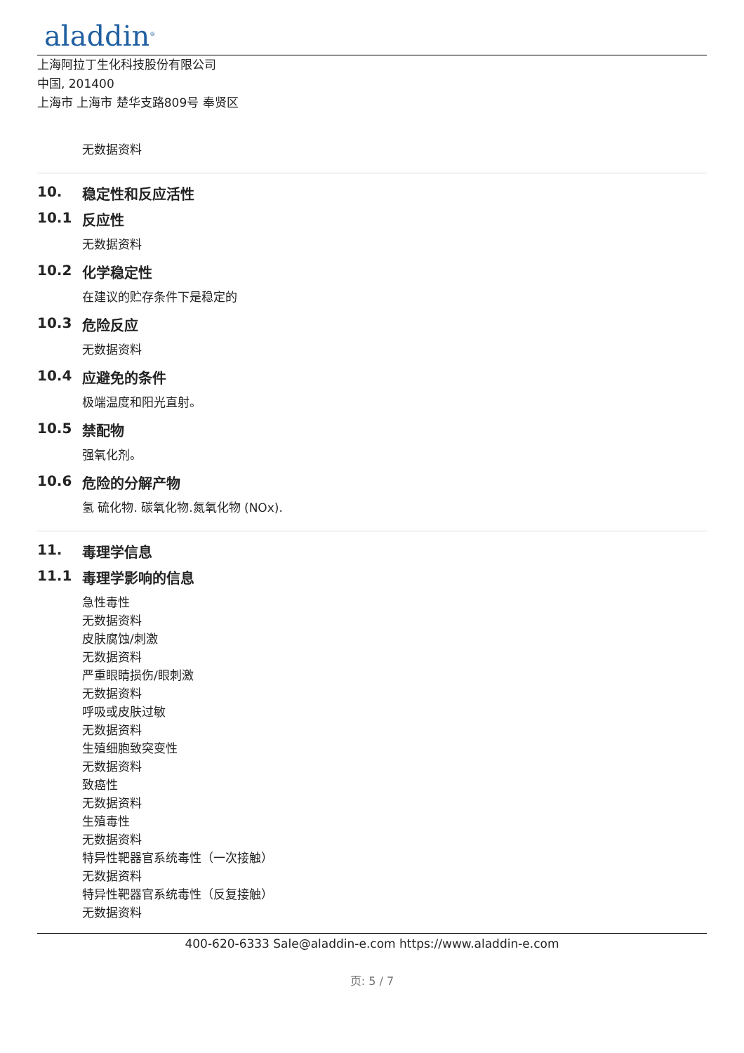aladdin<sup>®</sup>
上海阿拉丁生化科技股份有限公司
中国, 201400
上海市 上海市 楚华支路809号 奉贤区
无数据资料
10. 稳定性和反应活性
10.1 反应性
无数据资料
10.2 化学稳定性
在建议的贮存条件下是稳定的
10.3 危险反应
无数据资料
10.4 应避免的条件
极端温度和阳光直射。
10.5 禁配物
强氧化剂。
10.6 危险的分解产物
氢 硫化物. 碳氧化物.氮氧化物 (NOx).
11. 毒理学信息
11.1 毒理学影响的信息
急性毒性
无数据资料
皮肤腐蚀/刺激
无数据资料
严重眼睛损伤/眼刺激
无数据资料
呼吸或皮肤过敏
无数据资料
生殖细胞致突变性
无数据资料
致癌性
无数据资料
生殖毒性
无数据资料
特异性靶器官系统毒性（一次接触）
无数据资料
特异性靶器官系统毒性（反复接触）
无数据资料
400-620-6333 Sale@aladdin-e.com https://www.aladdin-e.com
页: 5 / 7